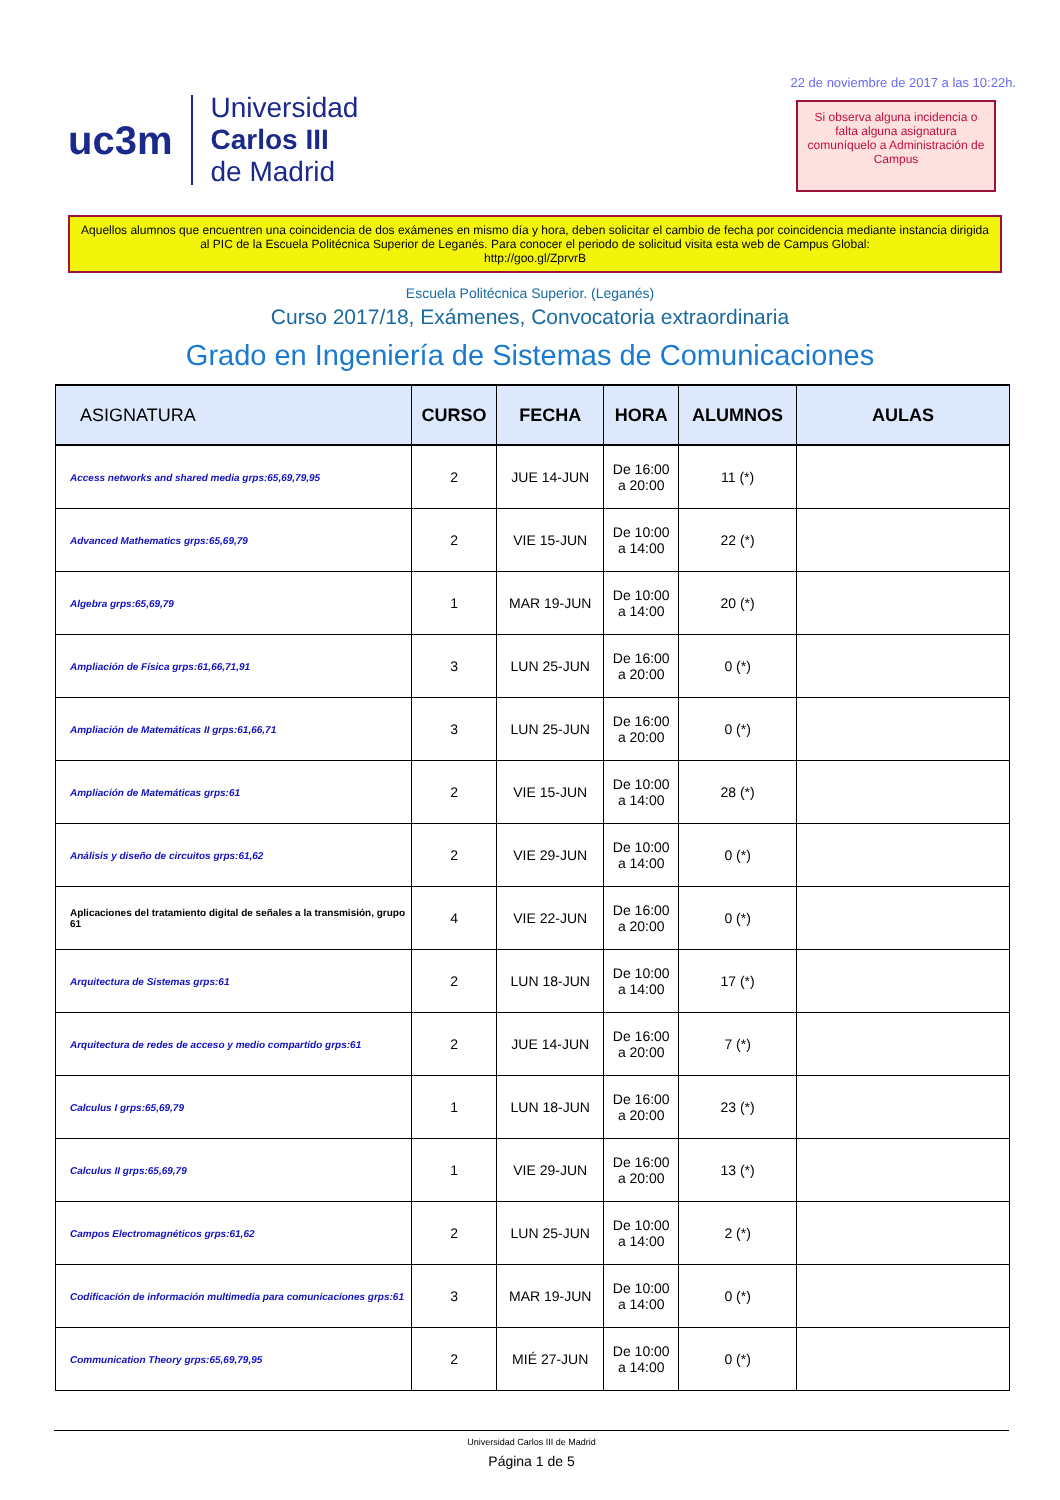uc3m Universidad
Carlos III
de Madrid
22 de noviembre de 2017 a las 10:22h.
Si observa alguna incidencia o falta alguna asignatura comuníquelo a Administración de Campus
Aquellos alumnos que encuentren una coincidencia de dos exámenes en mismo día y hora, deben solicitar el cambio de fecha por coincidencia mediante instancia dirigida al PIC de la Escuela Politécnica Superior de Leganés. Para conocer el periodo de solicitud visita esta web de Campus Global:
http://goo.gl/ZprvrB
Escuela Politécnica Superior. (Leganés)
Curso 2017/18, Exámenes, Convocatoria extraordinaria
Grado en Ingeniería de Sistemas de Comunicaciones
| ASIGNATURA | CURSO | FECHA | HORA | ALUMNOS | AULAS |
| --- | --- | --- | --- | --- | --- |
| Access networks and shared media grps:65,69,79,95 | 2 | JUE 14-JUN | De 16:00 a 20:00 | 11 (*) | |
| Advanced Mathematics grps:65,69,79 | 2 | VIE 15-JUN | De 10:00 a 14:00 | 22 (*) | |
| Algebra grps:65,69,79 | 1 | MAR 19-JUN | De 10:00 a 14:00 | 20 (*) | |
| Ampliación de Física grps:61,66,71,91 | 3 | LUN 25-JUN | De 16:00 a 20:00 | 0 (*) | |
| Ampliación de Matemáticas II grps:61,66,71 | 3 | LUN 25-JUN | De 16:00 a 20:00 | 0 (*) | |
| Ampliación de Matemáticas grps:61 | 2 | VIE 15-JUN | De 10:00 a 14:00 | 28 (*) | |
| Análisis y diseño de circuitos grps:61,62 | 2 | VIE 29-JUN | De 10:00 a 14:00 | 0 (*) | |
| Aplicaciones del tratamiento digital de señales a la transmisión, grupo 61 | 4 | VIE 22-JUN | De 16:00 a 20:00 | 0 (*) | |
| Arquitectura de Sistemas grps:61 | 2 | LUN 18-JUN | De 10:00 a 14:00 | 17 (*) | |
| Arquitectura de redes de acceso y medio compartido grps:61 | 2 | JUE 14-JUN | De 16:00 a 20:00 | 7 (*) | |
| Calculus I grps:65,69,79 | 1 | LUN 18-JUN | De 16:00 a 20:00 | 23 (*) | |
| Calculus II grps:65,69,79 | 1 | VIE 29-JUN | De 16:00 a 20:00 | 13 (*) | |
| Campos Electromagnéticos grps:61,62 | 2 | LUN 25-JUN | De 10:00 a 14:00 | 2 (*) | |
| Codificación de información multimedia para comunicaciones grps:61 | 3 | MAR 19-JUN | De 10:00 a 14:00 | 0 (*) | |
| Communication Theory grps:65,69,79,95 | 2 | MIÉ 27-JUN | De 10:00 a 14:00 | 0 (*) | |
Universidad Carlos III de Madrid
Página 1 de 5